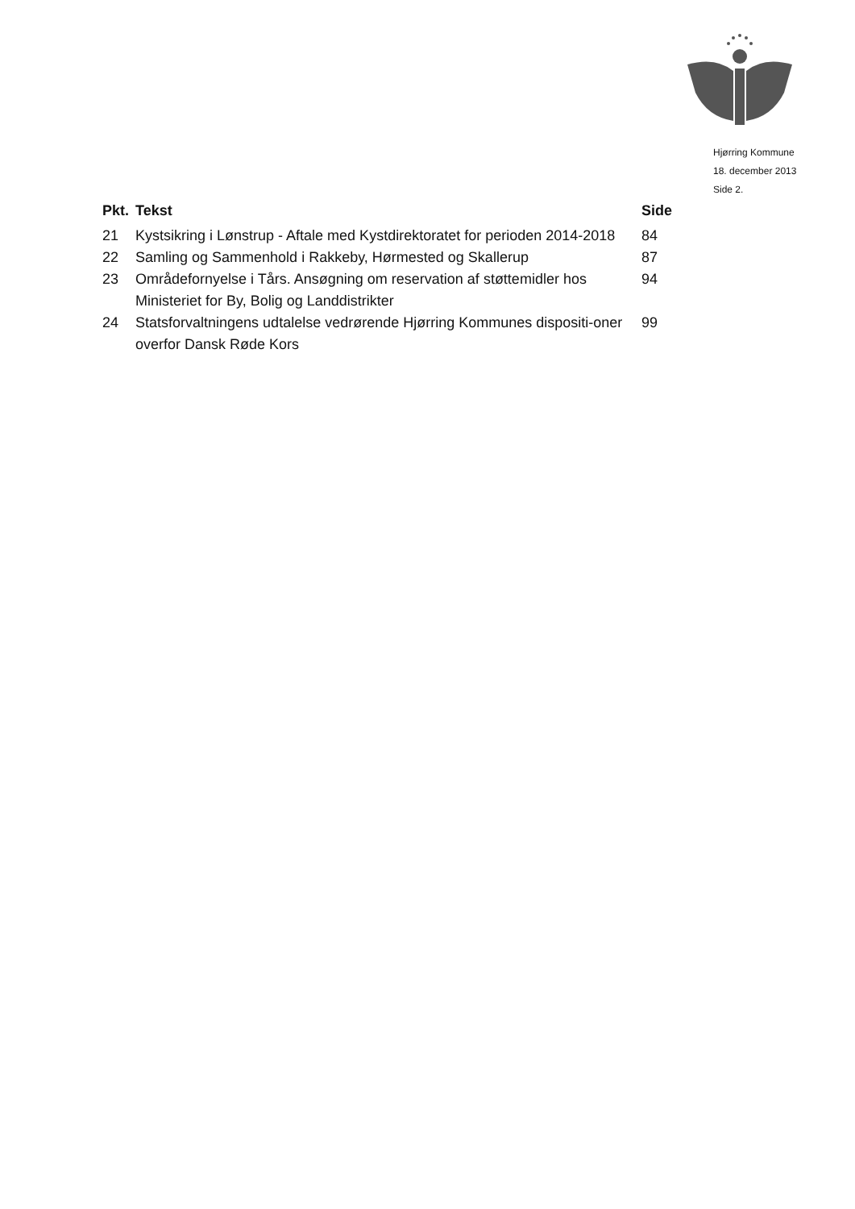Hjørring Kommune
18. december 2013
Side 2.
| Pkt. | Tekst | Side |
| --- | --- | --- |
| 21 | Kystsikring i Lønstrup - Aftale med Kystdirektoratet for perioden 2014-2018 | 84 |
| 22 | Samling og Sammenhold i Rakkeby, Hørmested og Skallerup | 87 |
| 23 | Områdefornyelse i Tårs. Ansøgning om reservation af støttemidler hos Ministeriet for By, Bolig og Landdistrikter | 94 |
| 24 | Statsforvaltningens udtalelse vedrørende Hjørring Kommunes dispositi-oner overfor Dansk Røde Kors | 99 |